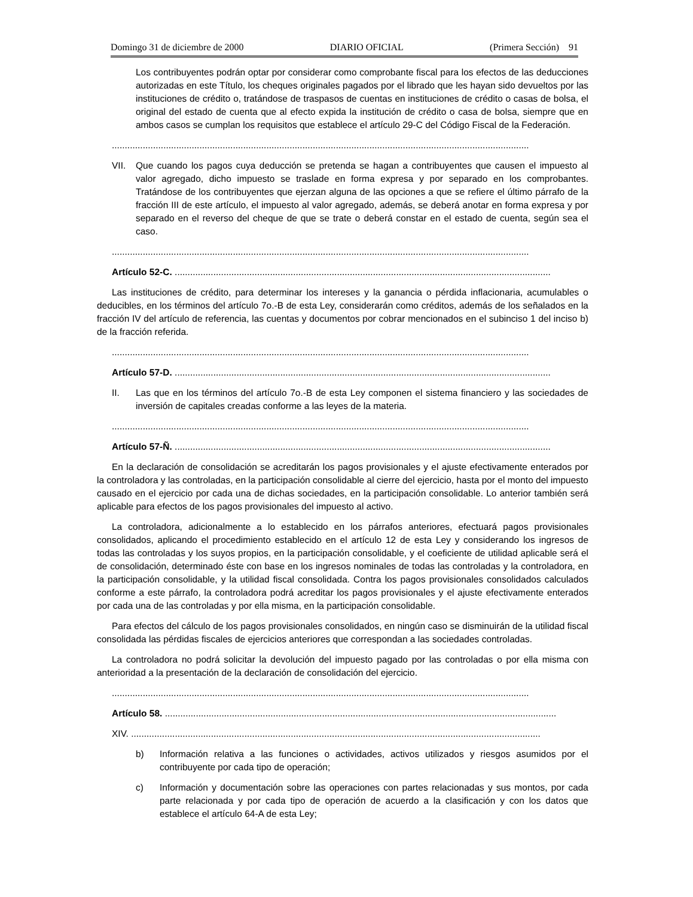Domingo 31 de diciembre de 2000 DIARIO OFICIAL (Primera Sección) 91
Los contribuyentes podrán optar por considerar como comprobante fiscal para los efectos de las deducciones autorizadas en este Título, los cheques originales pagados por el librado que les hayan sido devueltos por las instituciones de crédito o, tratándose de traspasos de cuentas en instituciones de crédito o casas de bolsa, el original del estado de cuenta que al efecto expida la institución de crédito o casa de bolsa, siempre que en ambos casos se cumplan los requisitos que establece el artículo 29-C del Código Fiscal de la Federación.
..................................................................................................................................................................
VII. Que cuando los pagos cuya deducción se pretenda se hagan a contribuyentes que causen el impuesto al valor agregado, dicho impuesto se traslade en forma expresa y por separado en los comprobantes. Tratándose de los contribuyentes que ejerzan alguna de las opciones a que se refiere el último párrafo de la fracción III de este artículo, el impuesto al valor agregado, además, se deberá anotar en forma expresa y por separado en el reverso del cheque de que se trate o deberá constar en el estado de cuenta, según sea el caso.
..................................................................................................................................................................
Artículo 52-C. ..................................................................................................................................................
Las instituciones de crédito, para determinar los intereses y la ganancia o pérdida inflacionaria, acumulables o deducibles, en los términos del artículo 7o.-B de esta Ley, considerarán como créditos, además de los señalados en la fracción IV del artículo de referencia, las cuentas y documentos por cobrar mencionados en el subinciso 1 del inciso b) de la fracción referida.
..................................................................................................................................................................
Artículo 57-D. ..................................................................................................................................................
II. Las que en los términos del artículo 7o.-B de esta Ley componen el sistema financiero y las sociedades de inversión de capitales creadas conforme a las leyes de la materia.
..................................................................................................................................................................
Artículo 57-Ñ. ..................................................................................................................................................
En la declaración de consolidación se acreditarán los pagos provisionales y el ajuste efectivamente enterados por la controladora y las controladas, en la participación consolidable al cierre del ejercicio, hasta por el monto del impuesto causado en el ejercicio por cada una de dichas sociedades, en la participación consolidable. Lo anterior también será aplicable para efectos de los pagos provisionales del impuesto al activo.
La controladora, adicionalmente a lo establecido en los párrafos anteriores, efectuará pagos provisionales consolidados, aplicando el procedimiento establecido en el artículo 12 de esta Ley y considerando los ingresos de todas las controladas y los suyos propios, en la participación consolidable, y el coeficiente de utilidad aplicable será el de consolidación, determinado éste con base en los ingresos nominales de todas las controladas y la controladora, en la participación consolidable, y la utilidad fiscal consolidada. Contra los pagos provisionales consolidados calculados conforme a este párrafo, la controladora podrá acreditar los pagos provisionales y el ajuste efectivamente enterados por cada una de las controladas y por ella misma, en la participación consolidable.
Para efectos del cálculo de los pagos provisionales consolidados, en ningún caso se disminuirán de la utilidad fiscal consolidada las pérdidas fiscales de ejercicios anteriores que correspondan a las sociedades controladas.
La controladora no podrá solicitar la devolución del impuesto pagado por las controladas o por ella misma con anterioridad a la presentación de la declaración de consolidación del ejercicio.
..................................................................................................................................................................
Artículo 58. ........................................................................................................................................................
XIV. ...............................................................................................................................................................
b) Información relativa a las funciones o actividades, activos utilizados y riesgos asumidos por el contribuyente por cada tipo de operación;
c) Información y documentación sobre las operaciones con partes relacionadas y sus montos, por cada parte relacionada y por cada tipo de operación de acuerdo a la clasificación y con los datos que establece el artículo 64-A de esta Ley;